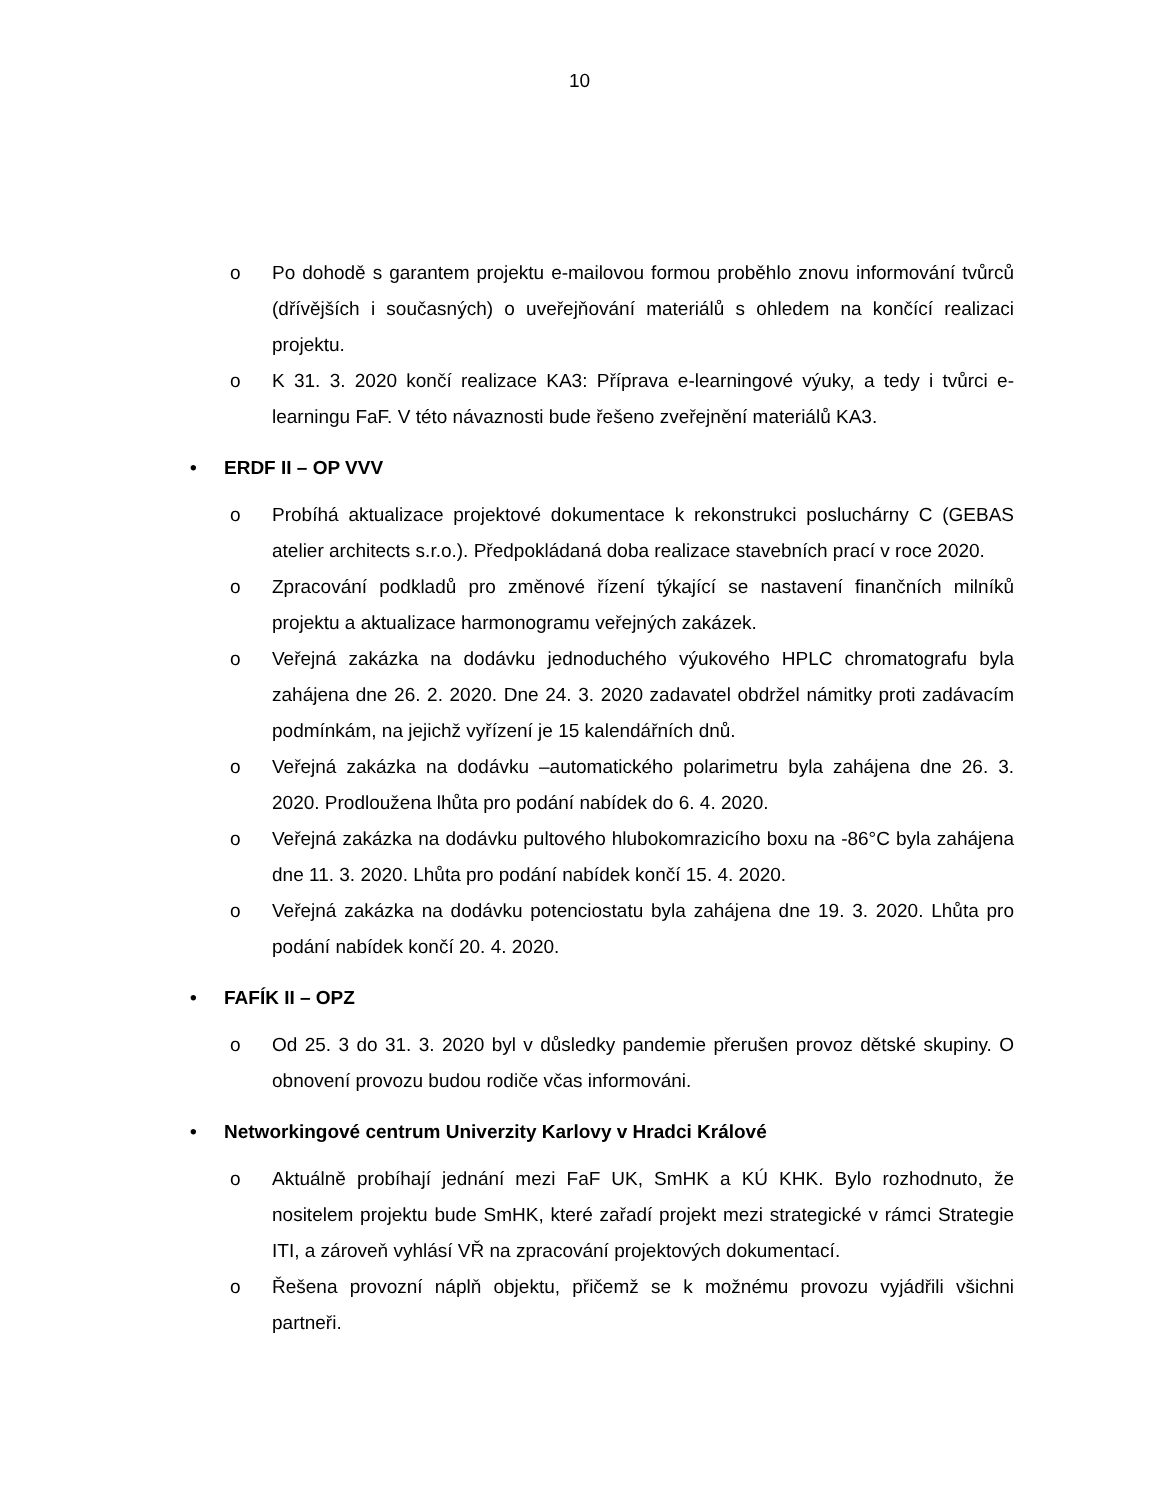10
o Po dohodě s garantem projektu e-mailovou formou proběhlo znovu informování tvůrců (dřívějších i současných) o uveřejňování materiálů s ohledem na končící realizaci projektu.
o K 31. 3. 2020 končí realizace KA3: Příprava e-learningové výuky, a tedy i tvůrci e-learningu FaF. V této návaznosti bude řešeno zveřejnění materiálů KA3.
• ERDF II – OP VVV
o Probíhá aktualizace projektové dokumentace k rekonstrukci posluchárny C (GEBAS atelier architects s.r.o.). Předpokládaná doba realizace stavebních prací v roce 2020.
o Zpracování podkladů pro změnové řízení týkající se nastavení finančních milníků projektu a aktualizace harmonogramu veřejných zakázek.
o Veřejná zakázka na dodávku jednoduchého výukového HPLC chromatografu byla zahájena dne 26. 2. 2020. Dne 24. 3. 2020 zadavatel obdržel námitky proti zadávacím podmínkám, na jejichž vyřízení je 15 kalendářních dnů.
o Veřejná zakázka na dodávku –automatického polarimetru byla zahájena dne 26. 3. 2020. Prodloužena lhůta pro podání nabídek do 6. 4. 2020.
o Veřejná zakázka na dodávku pultového hlubokomrazicího boxu na -86°C byla zahájena dne 11. 3. 2020. Lhůta pro podání nabídek končí 15. 4. 2020.
o Veřejná zakázka na dodávku potenciostatu byla zahájena dne 19. 3. 2020. Lhůta pro podání nabídek končí 20. 4. 2020.
• FAFÍK II – OPZ
o Od 25. 3 do 31. 3. 2020 byl v důsledky pandemie přerušen provoz dětské skupiny. O obnovení provozu budou rodiče včas informováni.
• Networkingové centrum Univerzity Karlovy v Hradci Králové
o Aktuálně probíhají jednání mezi FaF UK, SmHK a KÚ KHK. Bylo rozhodnuto, že nositelem projektu bude SmHK, které zařadí projekt mezi strategické v rámci Strategie ITI, a zároveň vyhlásí VŘ na zpracování projektových dokumentací.
o Řešena provozní náplň objektu, přičemž se k možnému provozu vyjádřili všichni partneři.